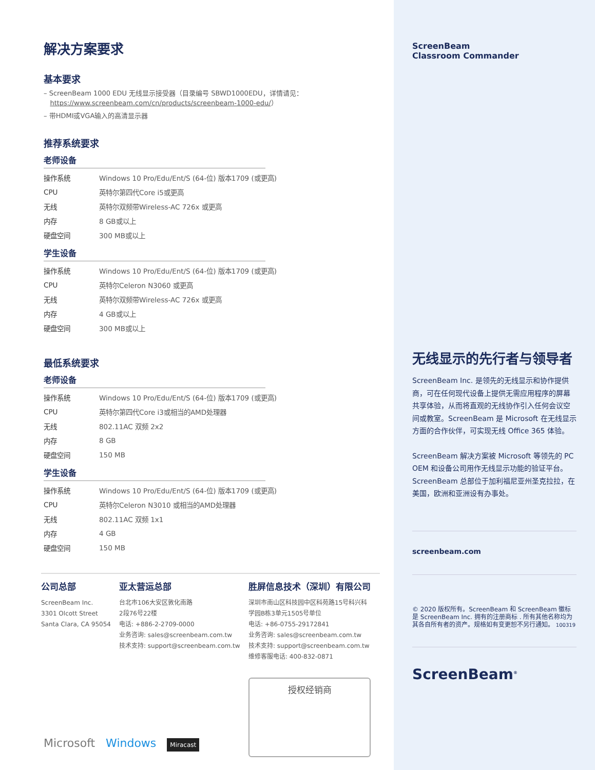解决方案要求
基本要求
– ScreenBeam 1000 EDU 无线显示接受器（目录编号 SBWD1000EDU，详情请见：
https://www.screenbeam.com/cn/products/screenbeam-1000-edu/）
– 带HDMI或VGA输入的高清显示器
推荐系统要求
老师设备
| 操作系统 | Windows 10 Pro/Edu/Ent/S (64-位) 版本1709 (或更高) |
| CPU | 英特尔第四代Core i5或更高 |
| 无线 | 英特尔双频带Wireless-AC 726x 或更高 |
| 内存 | 8 GB或以上 |
| 硬盘空间 | 300 MB或以上 |
学生设备
| 操作系统 | Windows 10 Pro/Edu/Ent/S (64-位) 版本1709 (或更高) |
| CPU | 英特尔Celeron N3060 或更高 |
| 无线 | 英特尔双频带Wireless-AC 726x 或更高 |
| 内存 | 4 GB或以上 |
| 硬盘空间 | 300 MB或以上 |
最低系统要求
老师设备
| 操作系统 | Windows 10 Pro/Edu/Ent/S (64-位) 版本1709 (或更高) |
| CPU | 英特尔第四代Core i3或相当的AMD处理器 |
| 无线 | 802.11AC 双频 2x2 |
| 内存 | 8 GB |
| 硬盘空间 | 150 MB |
学生设备
| 操作系统 | Windows 10 Pro/Edu/Ent/S (64-位) 版本1709 (或更高) |
| CPU | 英特尔Celeron N3010 或相当的AMD处理器 |
| 无线 | 802.11AC 双频 1x1 |
| 内存 | 4 GB |
| 硬盘空间 | 150 MB |
公司总部
ScreenBeam Inc.
3301 Olcott Street
Santa Clara, CA 95054
亚太营运总部
台北市106大安区敦化南路
2段76号22楼
电话: +886-2-2709-0000
业务咨询: sales@screenbeam.com.tw
技术支持: support@screenbeam.com.tw
胜屏信息技术（深圳）有限公司
深圳市南山区科技园中区科苑路15号科兴科
学园B栋3单元1505号单位
电话: +86-0755-29172841
业务咨询: sales@screenbeam.com.tw
技术支持: support@screenbeam.com.tw
维修客服电话: 400-832-0871
授权经销商
Microsoft Windows Miracast
ScreenBeam
Classroom Commander
无线显示的先行者与领导者
ScreenBeam Inc. 是领先的无线显示和协作提供商，可在任何现代设备上提供无需应用程序的屏幕共享体验，从而将直观的无线协作引入任何会议空间或教室。ScreenBeam 是 Microsoft 在无线显示方面的合作伙伴，可实现无线 Office 365 体验。
ScreenBeam 解决方案被 Microsoft 等领先的 PC OEM 和设备公司用作无线显示功能的验证平台。 ScreenBeam 总部位于加利福尼亚州圣克拉拉，在美国，欧洲和亚洲设有办事处。
screenbeam.com
© 2020 版权所有。ScreenBeam 和 ScreenBeam 徽标是 ScreenBeam Inc. 拥有的注册商标 . 所有其他名称均为其各自所有者的资产。规格如有变更恕不另行通知。 100319
ScreenBeam<sup>®</sup>